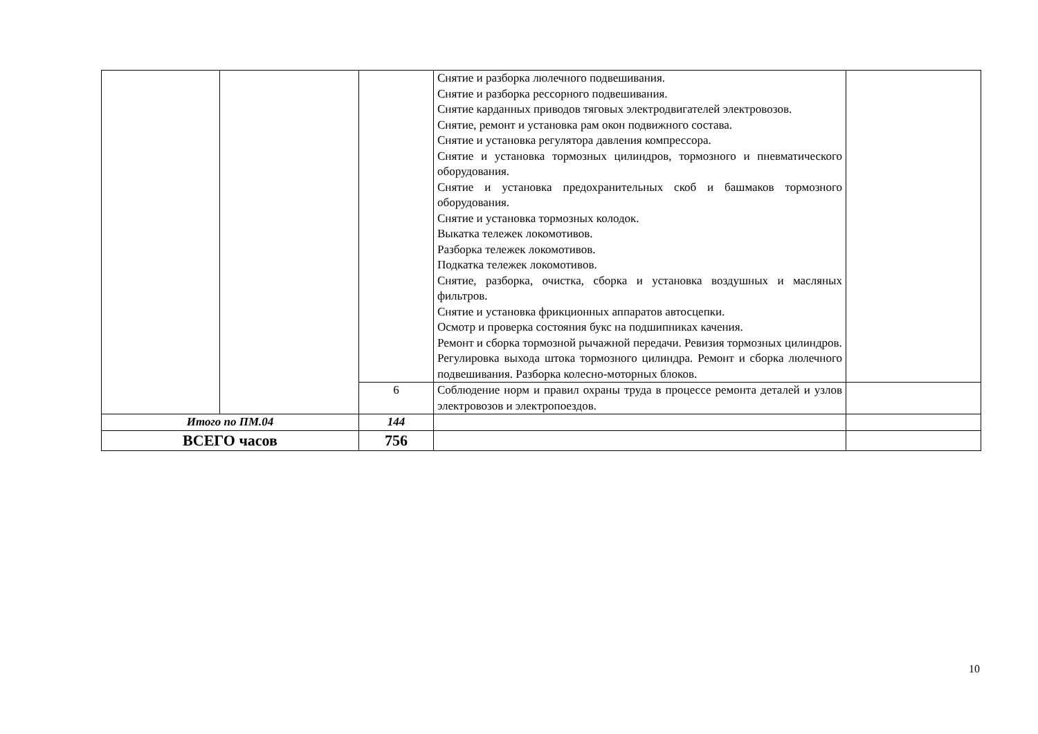| | | | Снятие и разборка люлечного подвешивания. Снятие и разборка рессорного подвешивания. Снятие карданных приводов тяговых электродвигателей электровозов. Снятие, ремонт и установка рам окон подвижного состава. Снятие и установка регулятора давления компрессора. Снятие и установка тормозных цилиндров, тормозного и пневматического оборудования. Снятие и установка предохранительных скоб и башмаков тормозного оборудования. Снятие и установка тормозных колодок. Выкатка тележек локомотивов. Разборка тележек локомотивов. Подкатка тележек локомотивов. Снятие, разборка, очистка, сборка и установка воздушных и масляных фильтров. Снятие и установка фрикционных аппаратов автосцепки. Осмотр и проверка состояния букс на подшипниках качения. Ремонт и сборка тормозной рычажной передачи. Ревизия тормозных цилиндров. Регулировка выхода штока тормозного цилиндра. Ремонт и сборка люлечного подвешивания. Разборка колесно-моторных блоков. | |
| | | 6 | Соблюдение норм и правил охраны труда в процессе ремонта деталей и узлов электровозов и электропоездов. | |
| Итого по ПМ.04 | | 144 | | |
| ВСЕГО часов | | 756 | | |
10